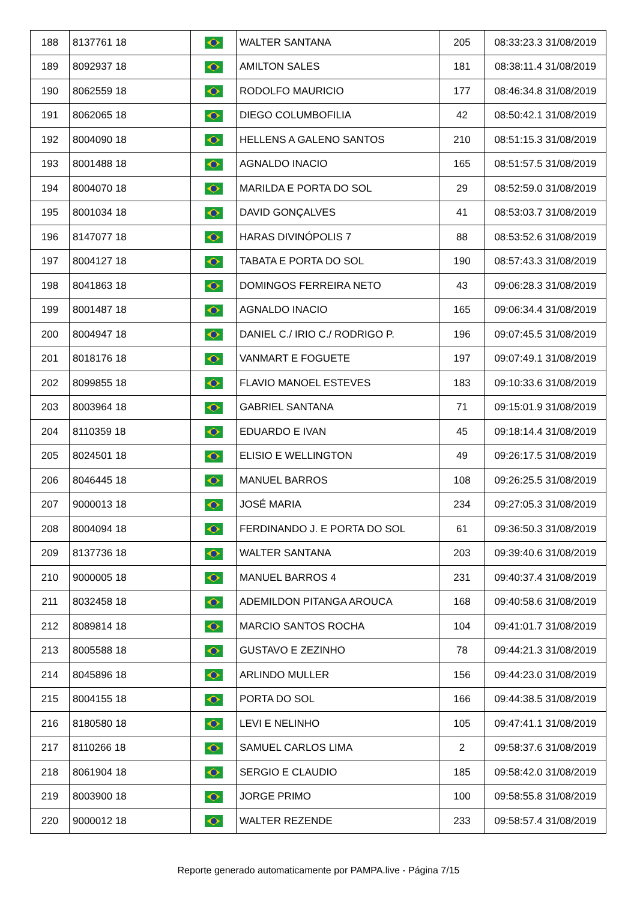| 188 | 8137761 18 | | WALTER SANTANA | 205 | 08:33:23.3 31/08/2019 |
| 189 | 8092937 18 | | AMILTON SALES | 181 | 08:38:11.4 31/08/2019 |
| 190 | 8062559 18 | | RODOLFO MAURICIO | 177 | 08:46:34.8 31/08/2019 |
| 191 | 8062065 18 | | DIEGO COLUMBOFILIA | 42 | 08:50:42.1 31/08/2019 |
| 192 | 8004090 18 | | HELLENS A GALENO SANTOS | 210 | 08:51:15.3 31/08/2019 |
| 193 | 8001488 18 | | AGNALDO INACIO | 165 | 08:51:57.5 31/08/2019 |
| 194 | 8004070 18 | | MARILDA E PORTA DO SOL | 29 | 08:52:59.0 31/08/2019 |
| 195 | 8001034 18 | | DAVID GONÇALVES | 41 | 08:53:03.7 31/08/2019 |
| 196 | 8147077 18 | | HARAS DIVINÓPOLIS 7 | 88 | 08:53:52.6 31/08/2019 |
| 197 | 8004127 18 | | TABATA E PORTA DO SOL | 190 | 08:57:43.3 31/08/2019 |
| 198 | 8041863 18 | | DOMINGOS FERREIRA NETO | 43 | 09:06:28.3 31/08/2019 |
| 199 | 8001487 18 | | AGNALDO INACIO | 165 | 09:06:34.4 31/08/2019 |
| 200 | 8004947 18 | | DANIEL C./ IRIO C./ RODRIGO P. | 196 | 09:07:45.5 31/08/2019 |
| 201 | 8018176 18 | | VANMART E FOGUETE | 197 | 09:07:49.1 31/08/2019 |
| 202 | 8099855 18 | | FLAVIO MANOEL ESTEVES | 183 | 09:10:33.6 31/08/2019 |
| 203 | 8003964 18 | | GABRIEL SANTANA | 71 | 09:15:01.9 31/08/2019 |
| 204 | 8110359 18 | | EDUARDO E IVAN | 45 | 09:18:14.4 31/08/2019 |
| 205 | 8024501 18 | | ELISIO E WELLINGTON | 49 | 09:26:17.5 31/08/2019 |
| 206 | 8046445 18 | | MANUEL BARROS | 108 | 09:26:25.5 31/08/2019 |
| 207 | 9000013 18 | | JOSÉ MARIA | 234 | 09:27:05.3 31/08/2019 |
| 208 | 8004094 18 | | FERDINANDO J. E PORTA DO SOL | 61 | 09:36:50.3 31/08/2019 |
| 209 | 8137736 18 | | WALTER SANTANA | 203 | 09:39:40.6 31/08/2019 |
| 210 | 9000005 18 | | MANUEL BARROS 4 | 231 | 09:40:37.4 31/08/2019 |
| 211 | 8032458 18 | | ADEMILDON PITANGA AROUCA | 168 | 09:40:58.6 31/08/2019 |
| 212 | 8089814 18 | | MARCIO SANTOS ROCHA | 104 | 09:41:01.7 31/08/2019 |
| 213 | 8005588 18 | | GUSTAVO E ZEZINHO | 78 | 09:44:21.3 31/08/2019 |
| 214 | 8045896 18 | | ARLINDO MULLER | 156 | 09:44:23.0 31/08/2019 |
| 215 | 8004155 18 | | PORTA DO SOL | 166 | 09:44:38.5 31/08/2019 |
| 216 | 8180580 18 | | LEVI E NELINHO | 105 | 09:47:41.1 31/08/2019 |
| 217 | 8110266 18 | | SAMUEL CARLOS LIMA | 2 | 09:58:37.6 31/08/2019 |
| 218 | 8061904 18 | | SERGIO E CLAUDIO | 185 | 09:58:42.0 31/08/2019 |
| 219 | 8003900 18 | | JORGE PRIMO | 100 | 09:58:55.8 31/08/2019 |
| 220 | 9000012 18 | | WALTER REZENDE | 233 | 09:58:57.4 31/08/2019 |
Reporte generado automaticamente por PAMPA.live - Página 7/15